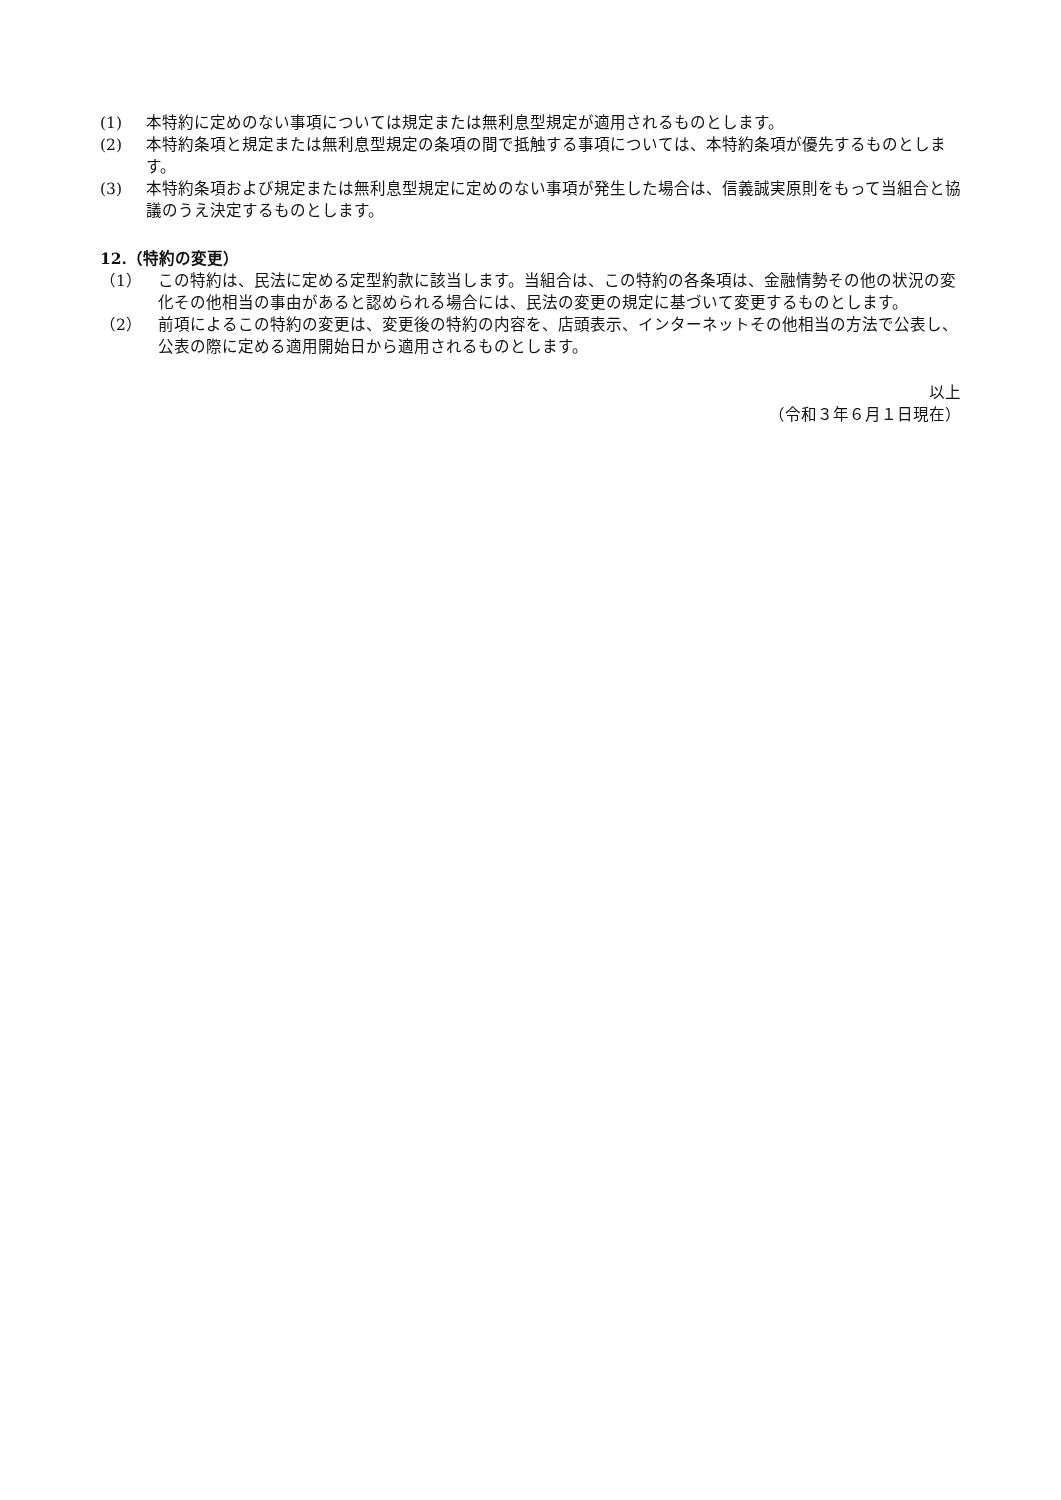(1) 本特約に定めのない事項については規定または無利息型規定が適用されるものとします。
(2) 本特約条項と規定または無利息型規定の条項の間で抵触する事項については、本特約条項が優先するものとします。
(3) 本特約条項および規定または無利息型規定に定めのない事項が発生した場合は、信義誠実原則をもって当組合と協議のうえ決定するものとします。
12.（特約の変更）
（1） この特約は、民法に定める定型約款に該当します。当組合は、この特約の各条項は、金融情勢その他の状況の変化その他相当の事由があると認められる場合には、民法の変更の規定に基づいて変更するものとします。
（2） 前項によるこの特約の変更は、変更後の特約の内容を、店頭表示、インターネットその他相当の方法で公表し、公表の際に定める適用開始日から適用されるものとします。
以上
（令和３年６月１日現在）